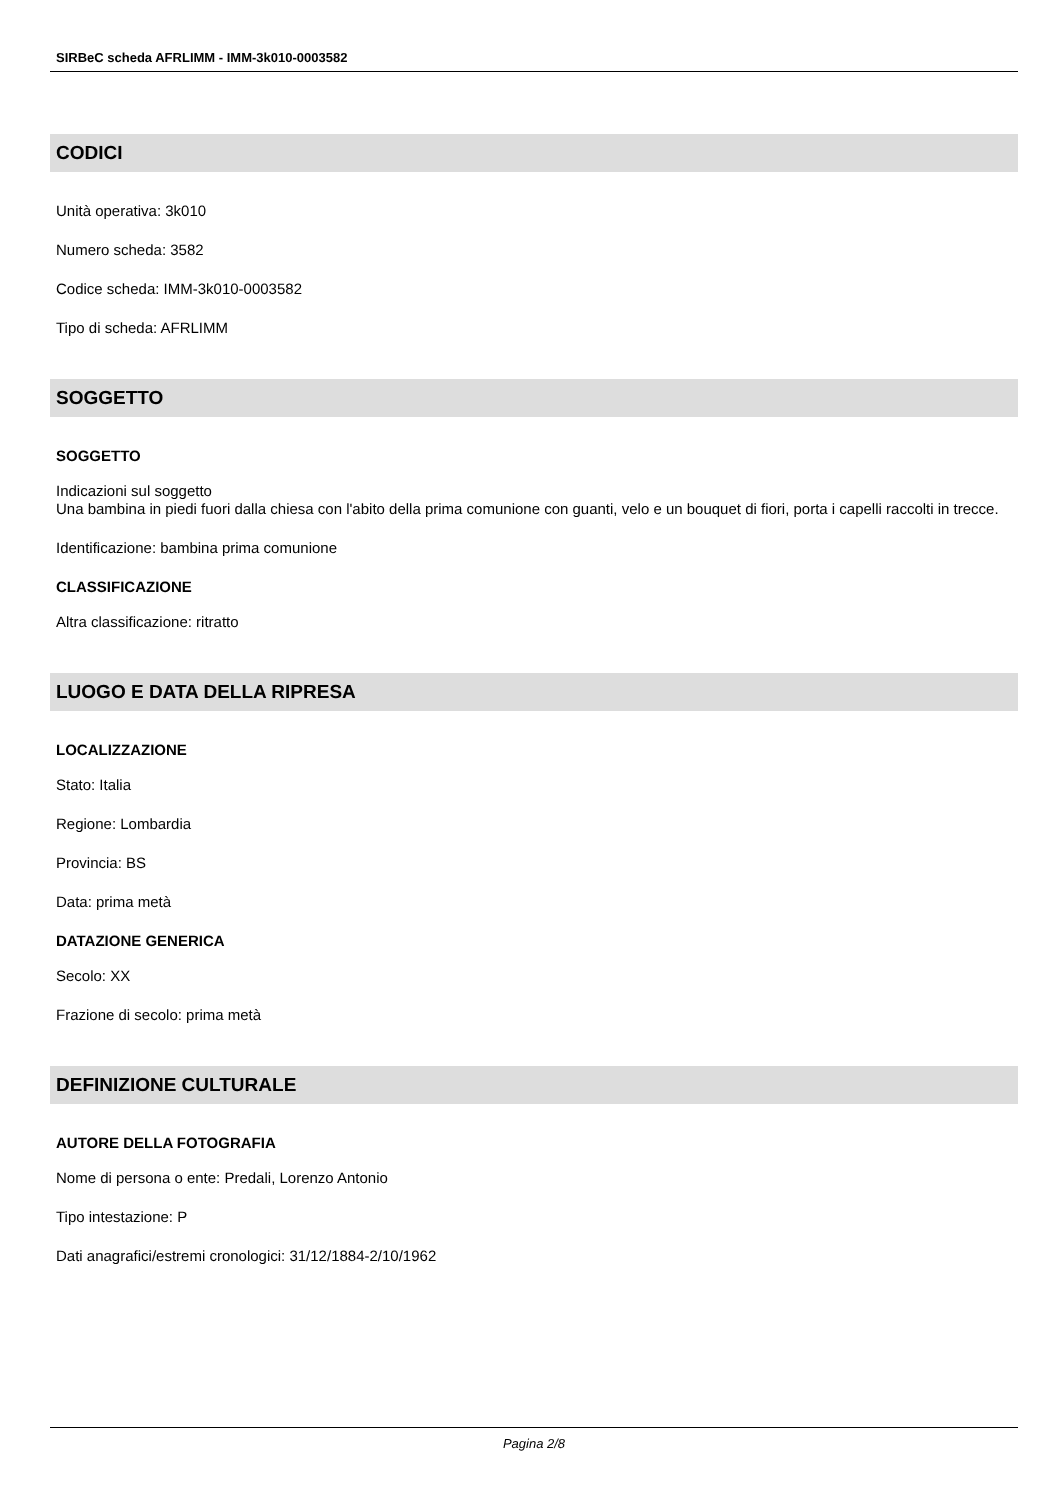SIRBeC scheda AFRLIMM - IMM-3k010-0003582
CODICI
Unità operativa: 3k010
Numero scheda: 3582
Codice scheda: IMM-3k010-0003582
Tipo di scheda: AFRLIMM
SOGGETTO
SOGGETTO
Indicazioni sul soggetto
Una bambina in piedi fuori dalla chiesa con l'abito della prima comunione con guanti, velo e un bouquet di fiori, porta i capelli raccolti in trecce.
Identificazione: bambina prima comunione
CLASSIFICAZIONE
Altra classificazione: ritratto
LUOGO E DATA DELLA RIPRESA
LOCALIZZAZIONE
Stato: Italia
Regione: Lombardia
Provincia: BS
Data: prima metà
DATAZIONE GENERICA
Secolo: XX
Frazione di secolo: prima metà
DEFINIZIONE CULTURALE
AUTORE DELLA FOTOGRAFIA
Nome di persona o ente: Predali, Lorenzo Antonio
Tipo intestazione: P
Dati anagrafici/estremi cronologici: 31/12/1884-2/10/1962
Pagina 2/8